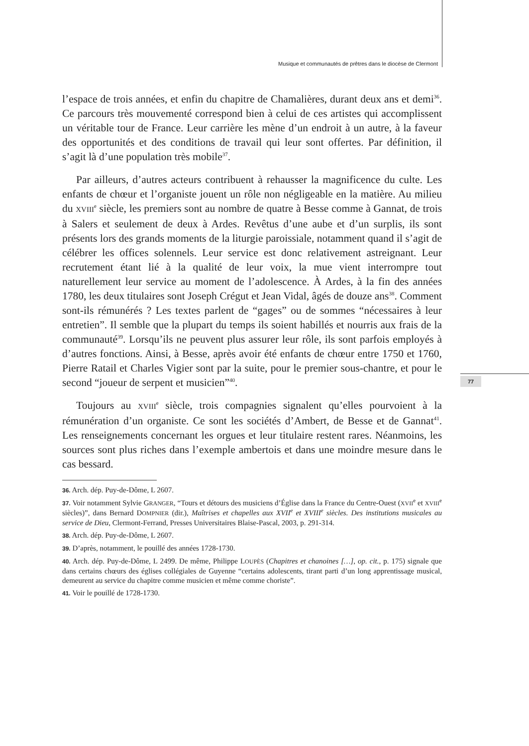Musique et communautés de prêtres dans le diocèse de Clermont
77
l’espace de trois années, et enfin du chapitre de Chamalières, durant deux ans et demi<sup>36</sup>. Ce parcours très mouvementé correspond bien à celui de ces artistes qui accomplissent un véritable tour de France. Leur carrière les mène d’un endroit à un autre, à la faveur des opportunités et des conditions de travail qui leur sont offertes. Par définition, il s’agit là d’une population très mobile<sup>37</sup>.
Par ailleurs, d’autres acteurs contribuent à rehausser la magnificence du culte. Les enfants de chœur et l’organiste jouent un rôle non négligeable en la matière. Au milieu du XVIII<sup>e</sup> siècle, les premiers sont au nombre de quatre à Besse comme à Gannat, de trois à Salers et seulement de deux à Ardes. Revêtus d’une aube et d’un surplis, ils sont présents lors des grands moments de la liturgie paroissiale, notamment quand il s’agit de célébrer les offices solennels. Leur service est donc relativement astreignant. Leur recrutement étant lié à la qualité de leur voix, la mue vient interrompre tout naturellement leur service au moment de l’adolescence. À Ardes, à la fin des années 1780, les deux titulaires sont Joseph Crégut et Jean Vidal, âgés de douze ans<sup>38</sup>. Comment sont-ils rémunérés ? Les textes parlent de “gages” ou de sommes “nécessaires à leur entretien”. Il semble que la plupart du temps ils soient habillés et nourris aux frais de la communauté<sup>39</sup>. Lorsqu’ils ne peuvent plus assurer leur rôle, ils sont parfois employés à d’autres fonctions. Ainsi, à Besse, après avoir été enfants de chœur entre 1750 et 1760, Pierre Ratail et Charles Vigier sont par la suite, pour le premier sous-chantre, et pour le second “joueur de serpent et musicien”<sup>40</sup>.
Toujours au XVIII<sup>e</sup> siècle, trois compagnies signalent qu’elles pourvoient à la rémunération d’un organiste. Ce sont les sociétés d’Ambert, de Besse et de Gannat<sup>41</sup>. Les renseignements concernant les orgues et leur titulaire restent rares. Néanmoins, les sources sont plus riches dans l’exemple ambertois et dans une moindre mesure dans le cas bessard.
36. Arch. dép. Puy-de-Dôme, L 2607.
37. Voir notamment Sylvie GRANGER, “Tours et détours des musiciens d’Église dans la France du Centre-Ouest (XVII<sup>e</sup> et XVIII<sup>e</sup> siècles)”, dans Bernard DOMPNIER (dir.), Maîtrises et chapelles aux XVII<sup>e</sup> et XVIII<sup>e</sup> siècles. Des institutions musicales au service de Dieu, Clermont-Ferrand, Presses Universitaires Blaise-Pascal, 2003, p. 291-314.
38. Arch. dép. Puy-de-Dôme, L 2607.
39. D’après, notamment, le pouillé des années 1728-1730.
40. Arch. dép. Puy-de-Dôme, L 2499. De même, Philippe LOUPÈS (Chapitres et chanoines […], op. cit., p. 175) signale que dans certains chœurs des églises collégiales de Guyenne “certains adolescents, tirant parti d’un long apprentissage musical, demeurent au service du chapitre comme musicien et même comme choriste”.
41. Voir le pouillé de 1728-1730.